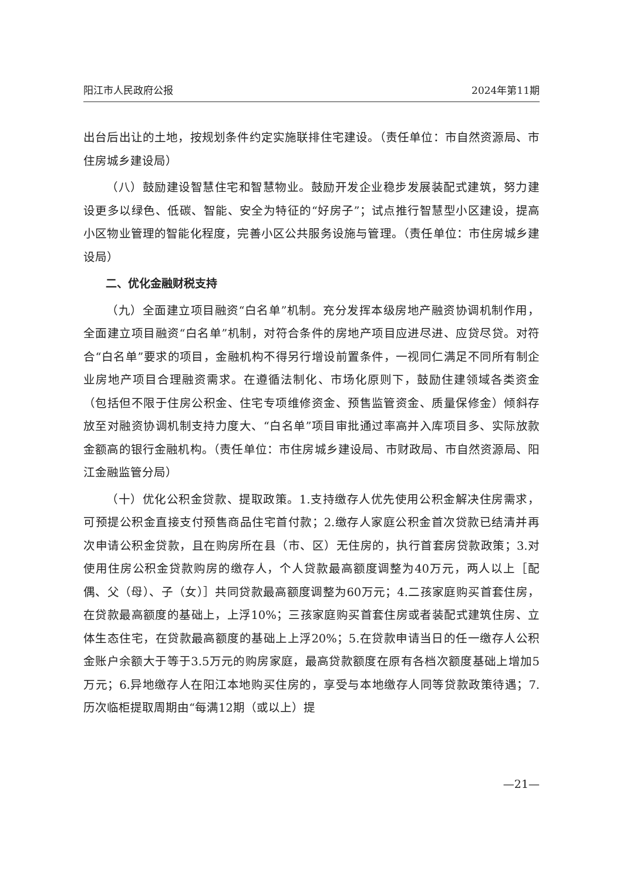阳江市人民政府公报 2024年第11期
出台后出让的土地，按规划条件约定实施联排住宅建设。（责任单位：市自然资源局、市住房城乡建设局）
（八）鼓励建设智慧住宅和智慧物业。鼓励开发企业稳步发展装配式建筑，努力建设更多以绿色、低碳、智能、安全为特征的“好房子”；试点推行智慧型小区建设，提高小区物业管理的智能化程度，完善小区公共服务设施与管理。（责任单位：市住房城乡建设局）
二、优化金融财税支持
（九）全面建立项目融资“白名单”机制。充分发挥本级房地产融资协调机制作用，全面建立项目融资“白名单”机制，对符合条件的房地产项目应进尽进、应贷尽贷。对符合“白名单”要求的项目，金融机构不得另行增设前置条件，一视同仁满足不同所有制企业房地产项目合理融资需求。在遵循法制化、市场化原则下，鼓励住建领域各类资金（包括但不限于住房公积金、住宅专项维修资金、预售监管资金、质量保修金）倾斜存放至对融资协调机制支持力度大、“白名单”项目审批通过率高并入库项目多、实际放款金额高的银行金融机构。（责任单位：市住房城乡建设局、市财政局、市自然资源局、阳江金融监管分局）
（十）优化公积金贷款、提取政策。1.支持缴存人优先使用公积金解决住房需求，可预提公积金直接支付预售商品住宅首付款；2.缴存人家庭公积金首次贷款已结清并再次申请公积金贷款，且在购房所在县（市、区）无住房的，执行首套房贷款政策；3.对使用住房公积金贷款购房的缴存人，个人贷款最高额度调整为40万元，两人以上［配偶、父（母）、子（女）］共同贷款最高额度调整为60万元；4.二孩家庭购买首套住房，在贷款最高额度的基础上，上浮10%；三孩家庭购买首套住房或者装配式建筑住房、立体生态住宅，在贷款最高额度的基础上上浮20%；5.在贷款申请当日的任一缴存人公积金账户余额大于等于3.5万元的购房家庭，最高贷款额度在原有各档次额度基础上增加5万元；6.异地缴存人在阳江本地购买住房的，享受与本地缴存人同等贷款政策待遇；7.历次临柜提取周期由“每满12期（或以上）提
—21—